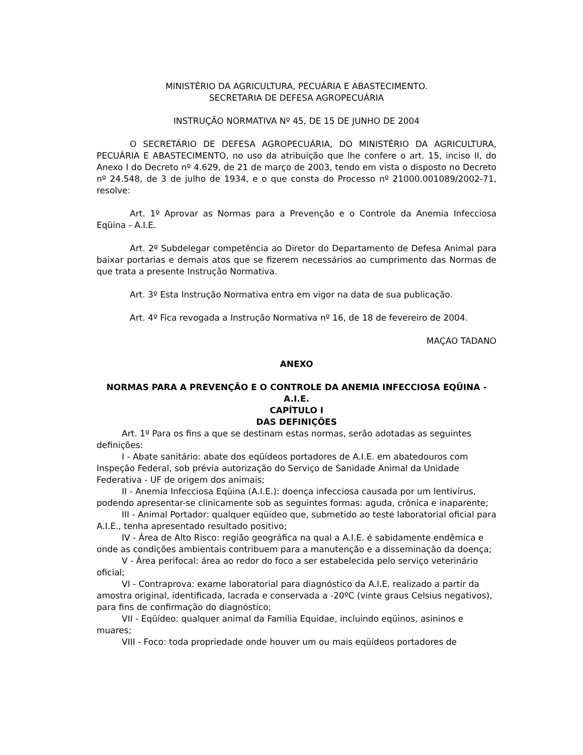MINISTÉRIO DA AGRICULTURA, PECUÁRIA E ABASTECIMENTO.
SECRETARIA DE DEFESA AGROPECUÁRIA
INSTRUÇÃO NORMATIVA Nº 45, DE 15 DE JUNHO DE 2004
O SECRETÁRIO DE DEFESA AGROPECUÁRIA, DO MINISTÉRIO DA AGRICULTURA, PECUÁRIA E ABASTECIMENTO, no uso da atribuição que lhe confere o art. 15, inciso II, do Anexo I do Decreto nº 4.629, de 21 de março de 2003, tendo em vista o disposto no Decreto nº 24.548, de 3 de julho de 1934, e o que consta do Processo nº 21000.001089/2002-71, resolve:
Art. 1º Aprovar as Normas para a Prevenção e o Controle da Anemia Infecciosa Eqüina - A.I.E.
Art. 2º Subdelegar competência ao Diretor do Departamento de Defesa Animal para baixar portarias e demais atos que se fizerem necessários ao cumprimento das Normas de que trata a presente Instrução Normativa.
Art. 3º Esta Instrução Normativa entra em vigor na data de sua publicação.
Art. 4º Fica revogada a Instrução Normativa nº 16, de 18 de fevereiro de 2004.
MAÇAO TADANO
ANEXO
NORMAS PARA A PREVENÇÃO E O CONTROLE DA ANEMIA INFECCIOSA EQÜINA - A.I.E.
CAPÍTULO I
DAS DEFINIÇÕES
Art. 1º Para os fins a que se destinam estas normas, serão adotadas as seguintes definições:
I - Abate sanitário: abate dos eqüídeos portadores de A.I.E. em abatedouros com Inspeção Federal, sob prévia autorização do Serviço de Sanidade Animal da Unidade Federativa - UF de origem dos animais;
II - Anemia Infecciosa Eqüina (A.I.E.): doença infecciosa causada por um lentivírus, podendo apresentar-se clinicamente sob as seguintes formas: aguda, crônica e inaparente;
III - Animal Portador: qualquer eqüídeo que, submetido ao teste laboratorial oficial para A.I.E., tenha apresentado resultado positivo;
IV - Área de Alto Risco: região geográfica na qual a A.I.E. é sabidamente endêmica e onde as condições ambientais contribuem para a manutenção e a disseminação da doença;
V - Área perifocal: área ao redor do foco a ser estabelecida pelo serviço veterinário oficial;
VI - Contraprova: exame laboratorial para diagnóstico da A.I.E. realizado a partir da amostra original, identificada, lacrada e conservada a -20ºC (vinte graus Celsius negativos), para fins de confirmação do diagnóstico;
VII - Eqüídeo: qualquer animal da Família Equidae, incluindo eqüinos, asininos e muares;
VIII - Foco: toda propriedade onde houver um ou mais eqüídeos portadores de